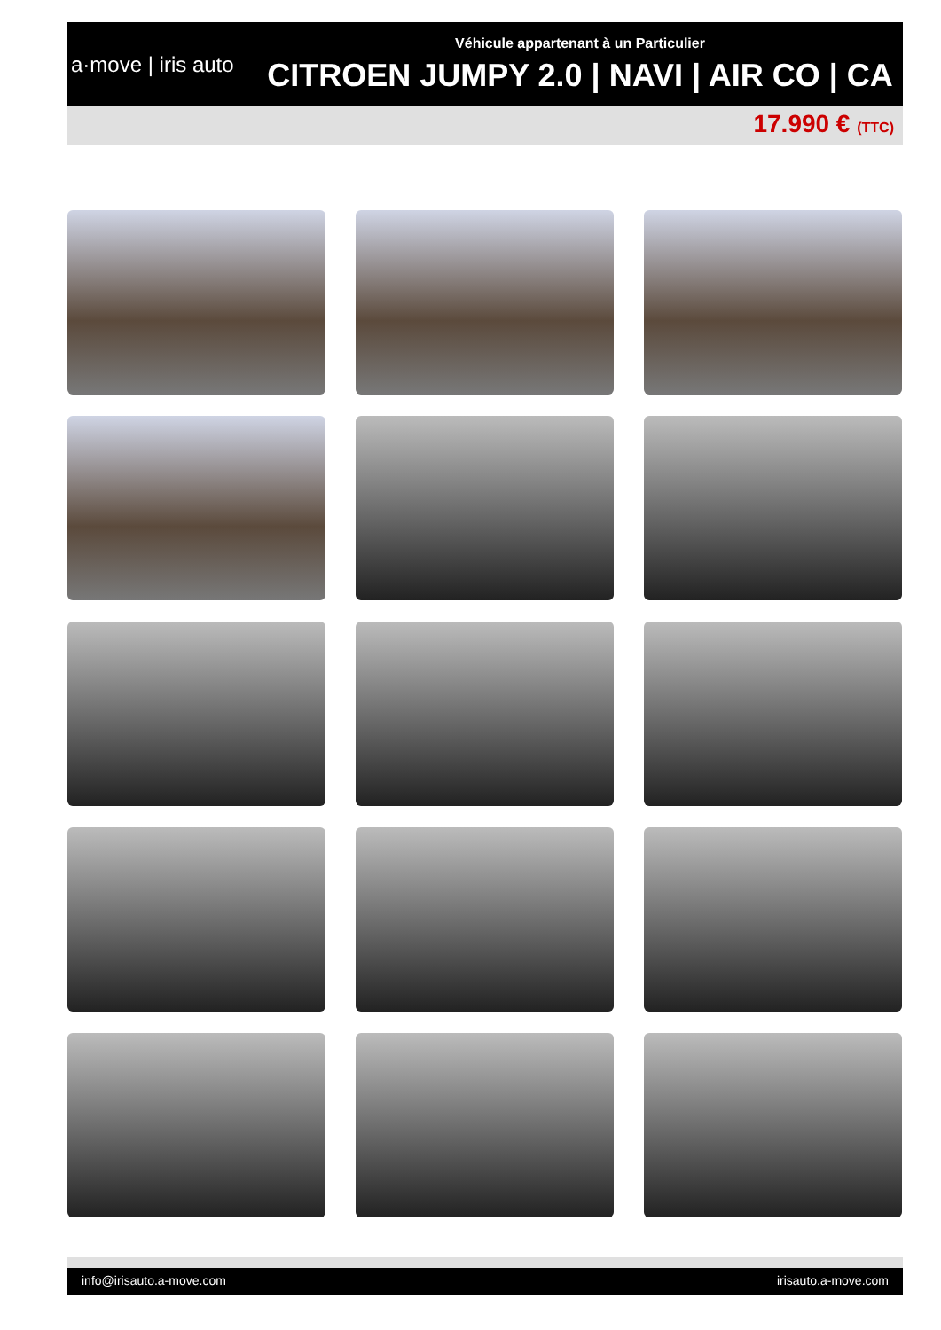a·move | iris auto
Véhicule appartenant à un Particulier
CITROEN JUMPY 2.0 | NAVI | AIR CO | CA
17.990 € (TTC)
info@irisauto.a-move.com irisauto.a-move.com